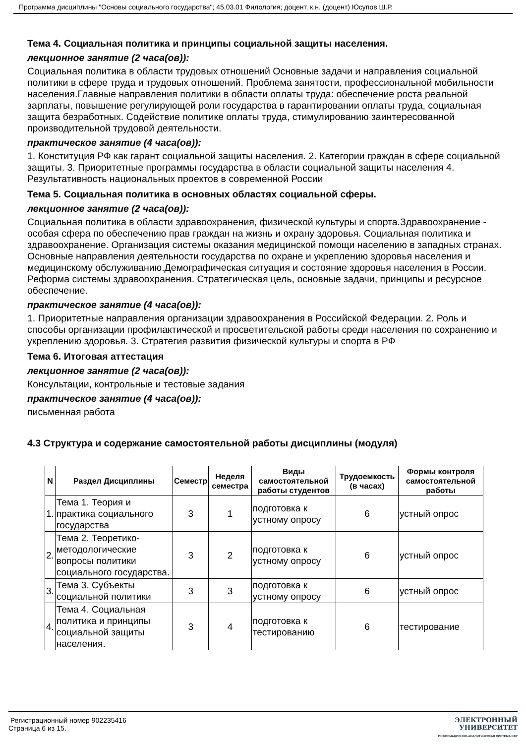Программа дисциплины "Основы социального государства"; 45.03.01 Филология; доцент, к.н. (доцент) Юсупов Ш.Р.
Тема 4. Социальная политика и принципы социальной защиты населения.
лекционное занятие (2 часа(ов)):
Социальная политика в области трудовых отношений Основные задачи и направления социальной политики в сфере труда и трудовых отношений. Проблема занятости, профессиональной мобильности населения.Главные направления политики в области оплаты труда: обеспечение роста реальной зарплаты, повышение регулирующей роли государства в гарантировании оплаты труда, социальная защита безработных. Содействие политике оплаты труда, стимулированию заинтересованной производительной трудовой деятельности.
практическое занятие (4 часа(ов)):
1. Конституция РФ как гарант социальной защиты населения. 2. Категории граждан в сфере социальной защиты. 3. Приоритетные программы государства в области социальной защиты населения 4. Результативность национальных проектов в современной России
Тема 5. Социальная политика в основных областях социальной сферы.
лекционное занятие (2 часа(ов)):
Социальная политика в области здравоохранения, физической культуры и спорта.Здравоохранение - особая сфера по обеспечению прав граждан на жизнь и охрану здоровья. Социальная политика и здравоохранение. Организация системы оказания медицинской помощи населению в западных странах. Основные направления деятельности государства по охране и укреплению здоровья населения и медицинскому обслуживанию.Демографическая ситуация и состояние здоровья населения в России. Реформа системы здравоохранения. Стратегическая цель, основные задачи, принципы и ресурсное обеспечение.
практическое занятие (4 часа(ов)):
1. Приоритетные направления организации здравоохранения в Российской Федерации. 2. Роль и способы организации профилактической и просветительской работы среди населения по сохранению и укреплению здоровья. 3. Стратегия развития физической культуры и спорта в РФ
Тема 6. Итоговая аттестация
лекционное занятие (2 часа(ов)):
Консультации, контрольные и тестовые задания
практическое занятие (4 часа(ов)):
письменная работа
4.3 Структура и содержание самостоятельной работы дисциплины (модуля)
| N | Раздел Дисциплины | Семестр | Неделя семестра | Виды самостоятельной работы студентов | Трудоемкость (в часах) | Формы контроля самостоятельной работы |
| --- | --- | --- | --- | --- | --- | --- |
| 1. | Тема 1. Теория и практика социального государства | 3 | 1 | подготовка к устному опросу | 6 | устный опрос |
| 2. | Тема 2. Теоретико-методологические вопросы политики социального государства. | 3 | 2 | подготовка к устному опросу | 6 | устный опрос |
| 3. | Тема 3. Субъекты социальной политики | 3 | 3 | подготовка к устному опросу | 6 | устный опрос |
| 4. | Тема 4. Социальная политика и принципы социальной защиты населения. | 3 | 4 | подготовка к тестированию | 6 | тестирование |
Регистрационный номер 902235416
Страница 6 из 15.
ЭЛЕКТРОННЫЙ
УНИВЕРСИТЕТ
ИНФОРМАЦИОННО-АНАЛИТИЧЕСКАЯ СИСТЕМА КФУ